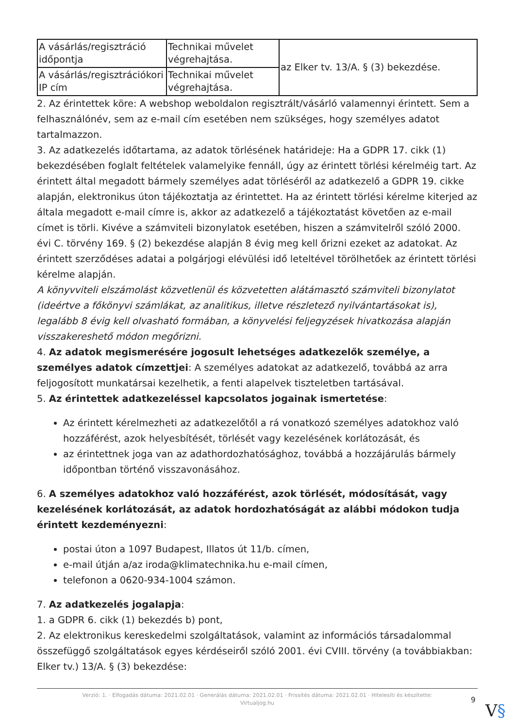| A vásárlás/regisztráció időpontja | Technikai művelet végrehajtása. | az Elker tv. 13/A. § (3) bekezdése. |
| A vásárlás/regisztrációkori IP cím | Technikai művelet végrehajtása. | |
2. Az érintettek köre: A webshop weboldalon regisztrált/vásárló valamennyi érintett. Sem a felhasználónév, sem az e-mail cím esetében nem szükséges, hogy személyes adatot tartalmazzon.
3. Az adatkezelés időtartama, az adatok törlésének határideje: Ha a GDPR 17. cikk (1) bekezdésében foglalt feltételek valamelyike fennáll, úgy az érintett törlési kérelméig tart. Az érintett által megadott bármely személyes adat törléséről az adatkezelő a GDPR 19. cikke alapján, elektronikus úton tájékoztatja az érintettet. Ha az érintett törlési kérelme kiterjed az általa megadott e-mail címre is, akkor az adatkezelő a tájékoztatást követően az e-mail címet is törli. Kivéve a számviteli bizonylatok esetében, hiszen a számvitelről szóló 2000. évi C. törvény 169. § (2) bekezdése alapján 8 évig meg kell őrizni ezeket az adatokat. Az érintett szerződéses adatai a polgárjogi elévülési idő leteltével törölhetőek az érintett törlési kérelme alapján.
A könyvviteli elszámolást közvetlenül és közvetetten alátámasztó számviteli bizonylatot (ideértve a főkönyvi számlákat, az analitikus, illetve részletező nyilvántartásokat is), legalább 8 évig kell olvasható formában, a könyvelési feljegyzések hivatkozása alapján visszakereshető módon megőrizni.
4. Az adatok megismerésére jogosult lehetséges adatkezelők személye, a személyes adatok címzettjei: A személyes adatokat az adatkezelő, továbbá az arra feljogosított munkatársai kezelhetik, a fenti alapelvek tiszteletben tartásával.
5. Az érintettek adatkezeléssel kapcsolatos jogainak ismertetése:
Az érintett kérelmezheti az adatkezelőtől a rá vonatkozó személyes adatokhoz való hozzáférést, azok helyesbítését, törlését vagy kezelésének korlátozását, és
az érintettnek joga van az adathordozhatósághoz, továbbá a hozzájárulás bármely időpontban történő visszavonásához.
6. A személyes adatokhoz való hozzáférést, azok törlését, módosítását, vagy kezelésének korlátozását, az adatok hordozhatóságát az alábbi módokon tudja érintett kezdeményezni:
postai úton a 1097 Budapest, Illatos út 11/b. címen,
e-mail útján a/az iroda@klimatechnika.hu e-mail címen,
telefonon a 0620-934-1004 számon.
7. Az adatkezelés jogalapja:
1. a GDPR 6. cikk (1) bekezdés b) pont,
2. Az elektronikus kereskedelmi szolgáltatások, valamint az információs társadalommal összefüggő szolgáltatások egyes kérdéseiről szóló 2001. évi CVIII. törvény (a továbbiakban: Elker tv.) 13/A. § (3) bekezdése:
Verzió: 1. · Elfogadás dátuma: 2021.02.01 · Generálás dátuma: 2021.02.01 · Frissítés dátuma: 2021.02.01 · Hitelesíti és készítette:
Virtualjog.hu
9
V§